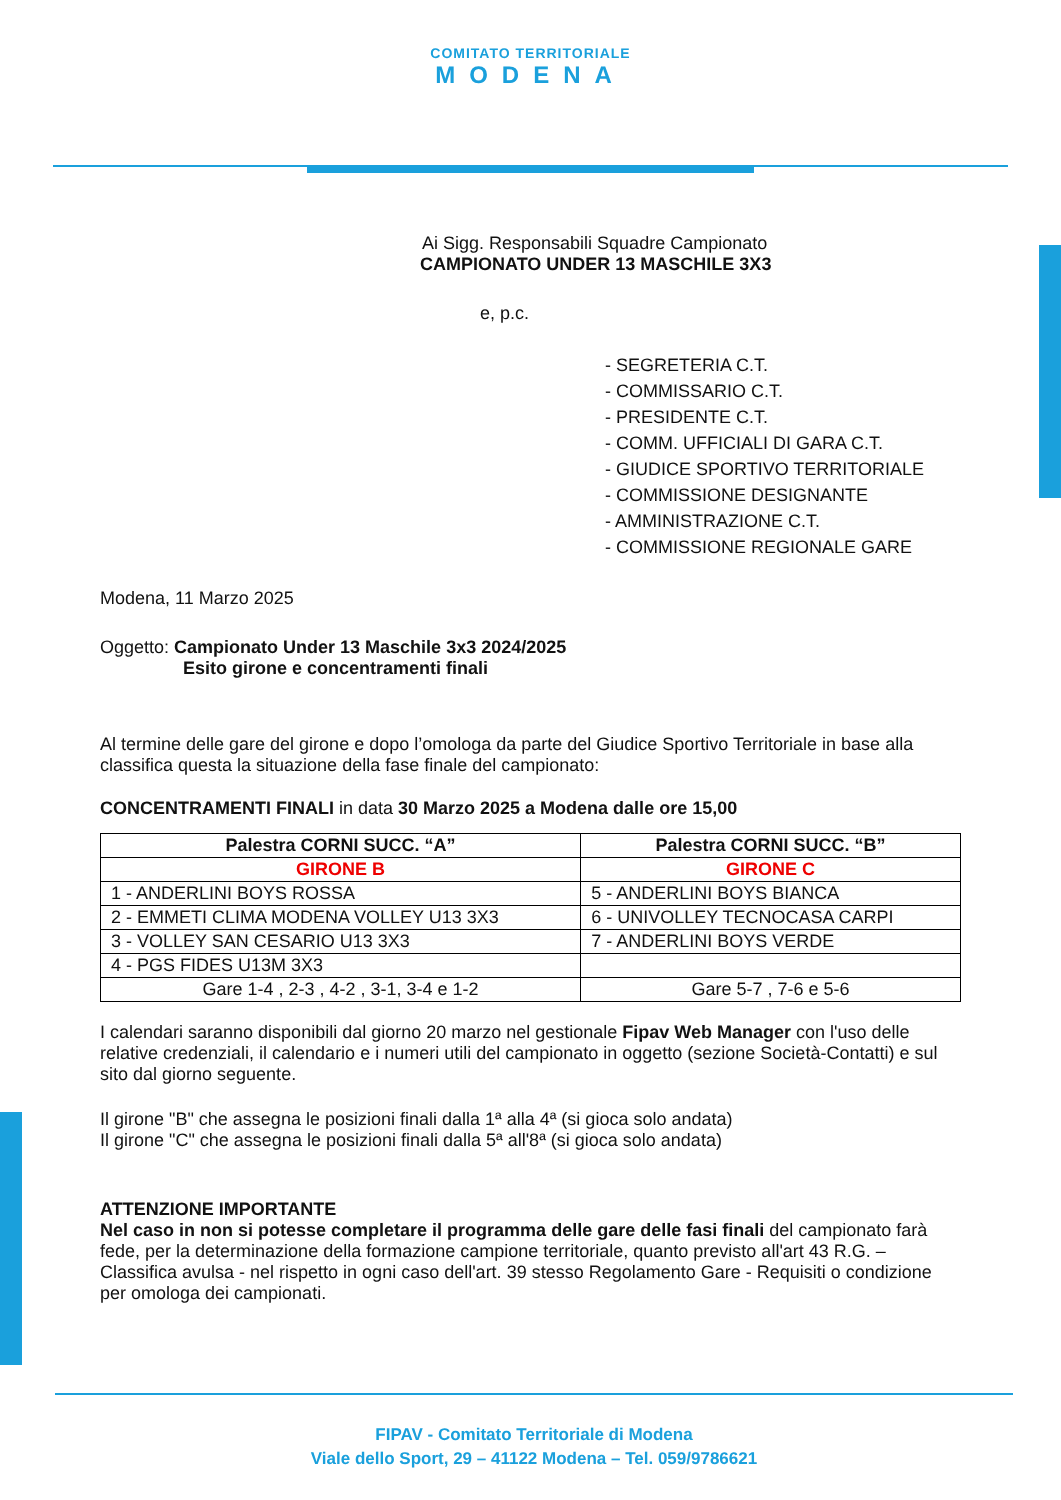COMITATO TERRITORIALE
MODENA
Ai Sigg. Responsabili Squadre Campionato
CAMPIONATO UNDER 13 MASCHILE 3X3
e, p.c.
- SEGRETERIA C.T.
- COMMISSARIO C.T.
- PRESIDENTE C.T.
- COMM. UFFICIALI DI GARA C.T.
- GIUDICE SPORTIVO TERRITORIALE
- COMMISSIONE DESIGNANTE
- AMMINISTRAZIONE C.T.
- COMMISSIONE REGIONALE GARE
Modena, 11 Marzo 2025
Oggetto: Campionato Under 13 Maschile 3x3 2024/2025
Esito girone e concentramenti finali
Al termine delle gare del girone e dopo l’omologa da parte del Giudice Sportivo Territoriale in base alla classifica questa la situazione della fase finale del campionato:
CONCENTRAMENTI FINALI in data 30 Marzo 2025 a Modena dalle ore 15,00
| Palestra CORNI SUCC. “A” | Palestra CORNI SUCC. “B” |
| --- | --- |
| GIRONE B | GIRONE C |
| 1 - ANDERLINI BOYS ROSSA | 5 - ANDERLINI BOYS BIANCA |
| 2 - EMMETI CLIMA MODENA VOLLEY U13 3X3 | 6 - UNIVOLLEY TECNOCASA CARPI |
| 3 - VOLLEY SAN CESARIO U13 3X3 | 7 - ANDERLINI BOYS VERDE |
| 4 - PGS FIDES U13M 3X3 | |
| Gare 1-4 , 2-3 , 4-2 , 3-1, 3-4 e 1-2 | Gare 5-7 , 7-6 e 5-6 |
I calendari saranno disponibili dal giorno 20 marzo nel gestionale Fipav Web Manager con l'uso delle relative credenziali, il calendario e i numeri utili del campionato in oggetto (sezione Società-Contatti) e sul sito dal giorno seguente.
Il girone "B" che assegna le posizioni finali dalla 1ª alla 4ª (si gioca solo andata)
Il girone "C" che assegna le posizioni finali dalla 5ª all'8ª (si gioca solo andata)
ATTENZIONE IMPORTANTE
Nel caso in non si potesse completare il programma delle gare delle fasi finali del campionato farà fede, per la determinazione della formazione campione territoriale, quanto previsto all'art 43 R.G. – Classifica avulsa - nel rispetto in ogni caso dell'art. 39 stesso Regolamento Gare - Requisiti o condizione per omologa dei campionati.
FIPAV - Comitato Territoriale di Modena
Viale dello Sport, 29 – 41122 Modena – Tel. 059/9786621